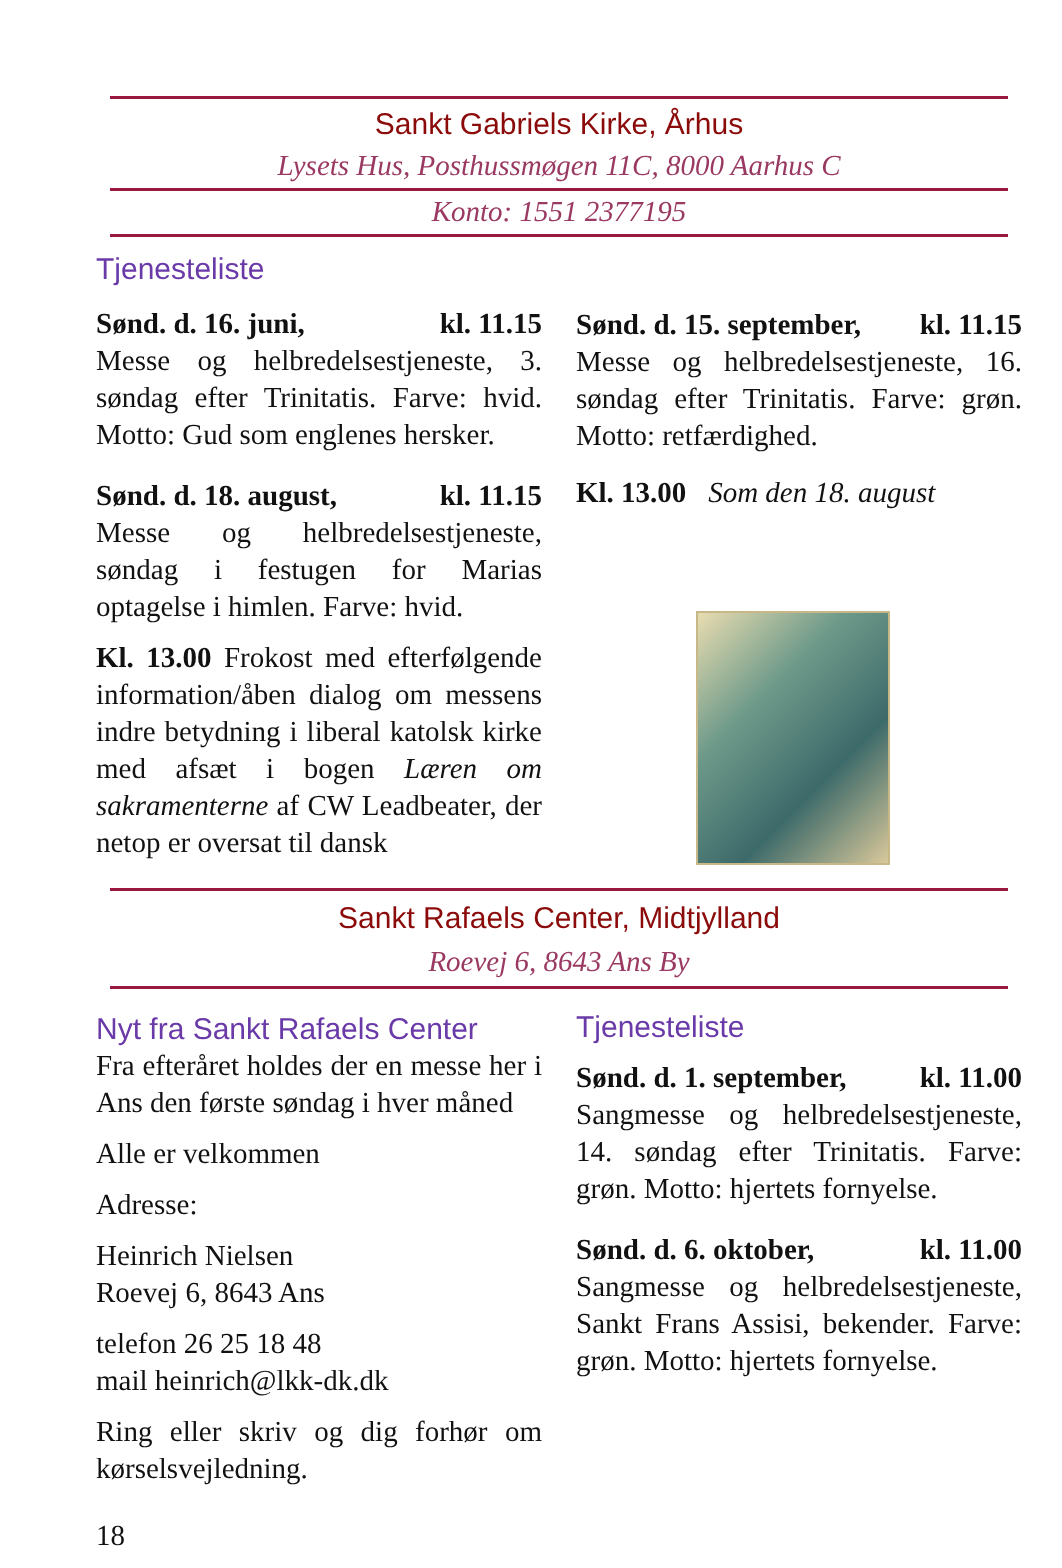Sankt Gabriels Kirke, Århus
Lysets Hus, Posthussmøgen 11C, 8000 Aarhus C
Konto: 1551 2377195
Tjenesteliste
Sønd. d. 16. juni, kl. 11.15
Messe og helbredelsestjeneste, 3. søndag efter Trinitatis. Farve: hvid. Motto: Gud som englenes hersker.
Sønd. d. 18. august, kl. 11.15
Messe og helbredelsestjeneste, søndag i festugen for Marias optagelse i himlen. Farve: hvid.
Kl. 13.00 Frokost med efterfølgende information/åben dialog om messens indre betydning i liberal katolsk kirke med afsæt i bogen Læren om sakramenterne af CW Leadbeater, der netop er oversat til dansk
Sønd. d. 15. september, kl. 11.15
Messe og helbredelsestjeneste, 16. søndag efter Trinitatis. Farve: grøn. Motto: retfærdighed.
Kl. 13.00 Som den 18. august
Sankt Rafaels Center, Midtjylland
Roevej 6, 8643 Ans By
Nyt fra Sankt Rafaels Center
Fra efteråret holdes der en messe her i Ans den første søndag i hver måned
Alle er velkommen
Adresse:
Heinrich Nielsen
Roevej 6, 8643 Ans
telefon 26 25 18 48
mail heinrich@lkk-dk.dk
Ring eller skriv og dig forhør om kørselsvejledning.
18
Tjenesteliste
Sønd. d. 1. september, kl. 11.00
Sangmesse og helbredelsestjeneste, 14. søndag efter Trinitatis. Farve: grøn. Motto: hjertets fornyelse.
Sønd. d. 6. oktober, kl. 11.00
Sangmesse og helbredelsestjeneste, Sankt Frans Assisi, bekender. Farve: grøn. Motto: hjertets fornyelse.